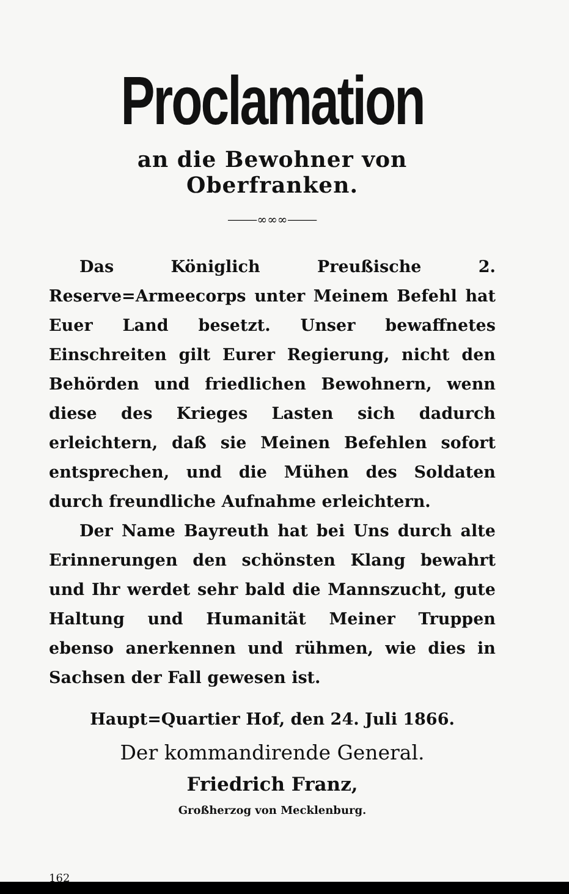Proclamation
an die Bewohner von Oberfranken.
⸻∞∞∞⸻
Das Königlich Preußische 2. Reserve=Armeecorps unter Meinem Befehl hat Euer Land besetzt. Unser bewaffnetes Einschreiten gilt Eurer Regierung, nicht den Behörden und friedlichen Bewohnern, wenn diese des Krieges Lasten sich dadurch erleichtern, daß sie Meinen Befehlen sofort entsprechen, und die Mühen des Soldaten durch freundliche Aufnahme erleichtern.
Der Name Bayreuth hat bei Uns durch alte Erinnerungen den schönsten Klang bewahrt und Ihr werdet sehr bald die Mannszucht, gute Haltung und Humanität Meiner Truppen ebenso anerkennen und rühmen, wie dies in Sachsen der Fall gewesen ist.
Haupt=Quartier Hof, den 24. Juli 1866.
Der kommandirende General.
Friedrich Franz,
Großherzog von Mecklenburg.
162